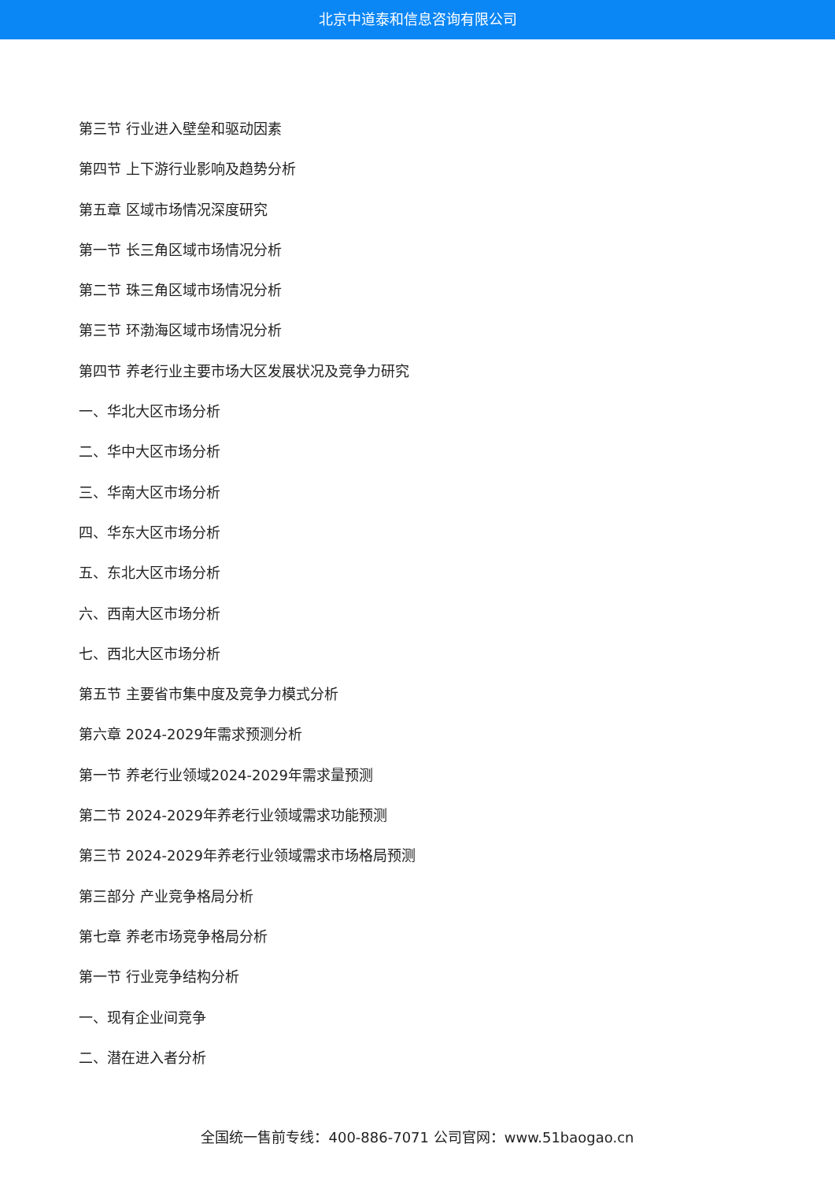北京中道泰和信息咨询有限公司
第三节 行业进入壁垒和驱动因素
第四节 上下游行业影响及趋势分析
第五章 区域市场情况深度研究
第一节 长三角区域市场情况分析
第二节 珠三角区域市场情况分析
第三节 环渤海区域市场情况分析
第四节 养老行业主要市场大区发展状况及竞争力研究
一、华北大区市场分析
二、华中大区市场分析
三、华南大区市场分析
四、华东大区市场分析
五、东北大区市场分析
六、西南大区市场分析
七、西北大区市场分析
第五节 主要省市集中度及竞争力模式分析
第六章 2024-2029年需求预测分析
第一节 养老行业领域2024-2029年需求量预测
第二节 2024-2029年养老行业领域需求功能预测
第三节 2024-2029年养老行业领域需求市场格局预测
第三部分 产业竞争格局分析
第七章 养老市场竞争格局分析
第一节 行业竞争结构分析
一、现有企业间竞争
二、潜在进入者分析
全国统一售前专线：400-886-7071 公司官网：www.51baogao.cn